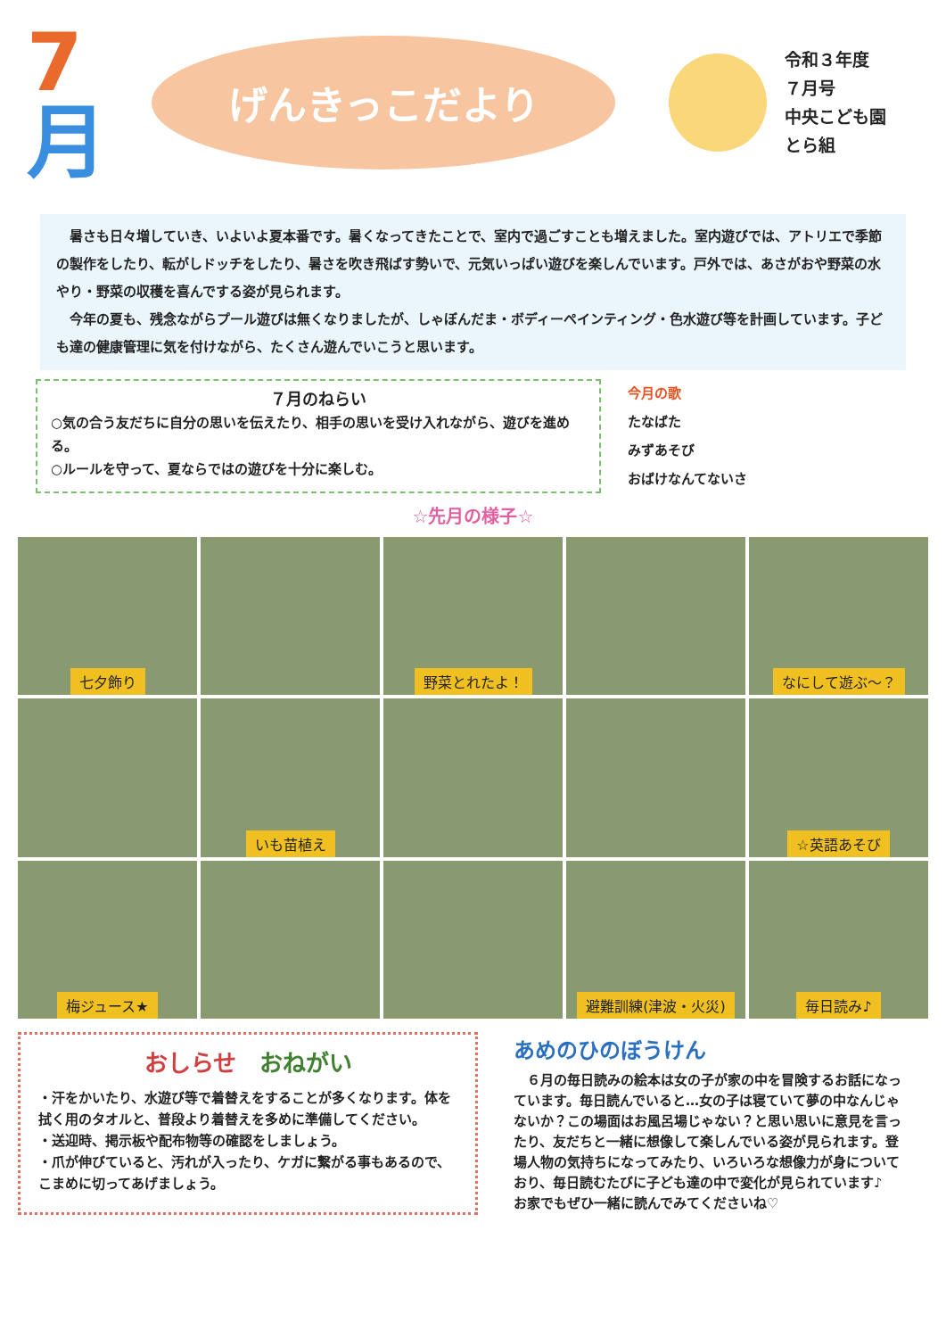7
月
げんきっこだより
令和３年度
７月号
中央こども園
とら組
　暑さも日々増していき、いよいよ夏本番です。暑くなってきたことで、室内で過ごすことも増えました。室内遊びでは、アトリエで季節の製作をしたり、転がしドッチをしたり、暑さを吹き飛ばす勢いで、元気いっぱい遊びを楽しんでいます。戸外では、あさがおや野菜の水やり・野菜の収穫を喜んでする姿が見られます。
　今年の夏も、残念ながらプール遊びは無くなりましたが、しゃぼんだま・ボディーペインティング・色水遊び等を計画しています。子ども達の健康管理に気を付けながら、たくさん遊んでいこうと思います。
７月のねらい
○気の合う友だちに自分の思いを伝えたり、相手の思いを受け入れながら、遊びを進める。
○ルールを守って、夏ならではの遊びを十分に楽しむ。
今月の歌
たなばた
みずあそび
おばけなんてないさ
☆先月の様子☆
七夕飾り
野菜とれたよ！
なにして遊ぶ～？
いも苗植え
☆英語あそび
梅ジュース★
避難訓練(津波・火災)
毎日読み♪
おしらせ　おねがい
・汗をかいたり、水遊び等で着替えをすることが多くなります。体を拭く用のタオルと、普段より着替えを多めに準備してください。
・送迎時、掲示板や配布物等の確認をしましょう。
・爪が伸びていると、汚れが入ったり、ケガに繋がる事もあるので、こまめに切ってあげましょう。
あめのひのぼうけん
　６月の毎日読みの絵本は女の子が家の中を冒険するお話になっています。毎日読んでいると…女の子は寝ていて夢の中なんじゃないか？この場面はお風呂場じゃない？と思い思いに意見を言ったり、友だちと一緒に想像して楽しんでいる姿が見られます。登場人物の気持ちになってみたり、いろいろな想像力が身についており、毎日読むたびに子ども達の中で変化が見られています♪
お家でもぜひ一緒に読んでみてくださいね♡